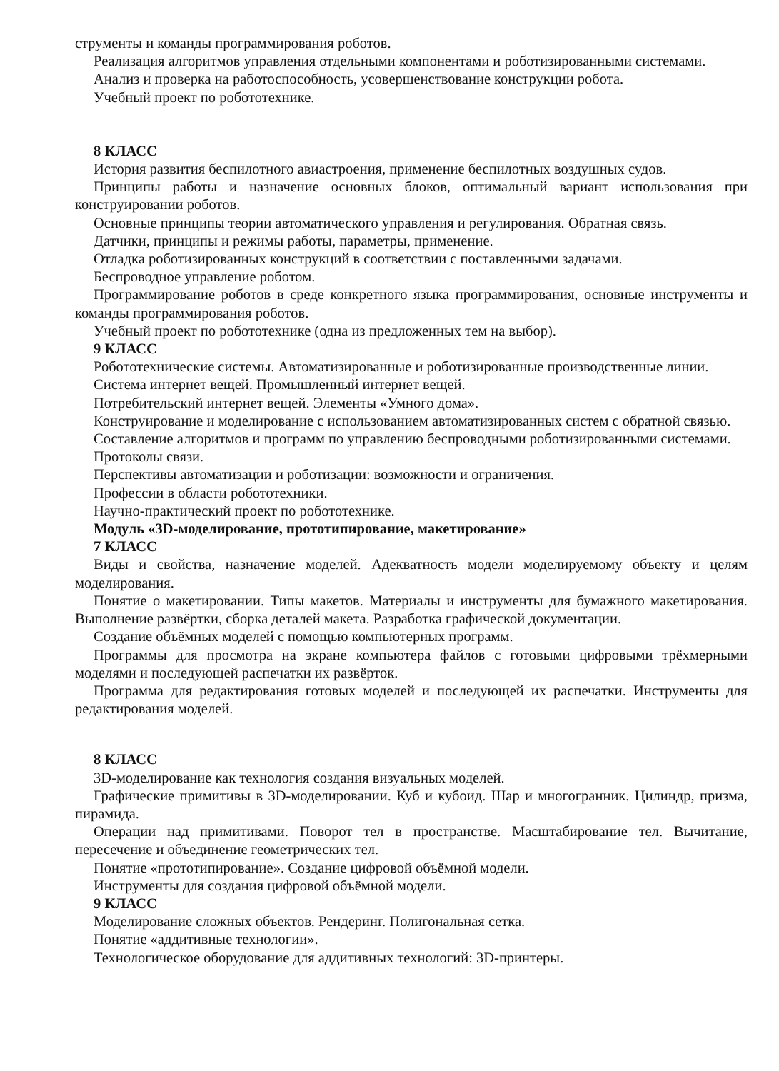струменты и команды программирования роботов.
Реализация алгоритмов управления отдельными компонентами и роботизированными системами.
Анализ и проверка на работоспособность, усовершенствование конструкции робота.
Учебный проект по робототехнике.
8 КЛАСС
История развития беспилотного авиастроения, применение беспилотных воздушных судов.
Принципы работы и назначение основных блоков, оптимальный вариант использования при конструировании роботов.
Основные принципы теории автоматического управления и регулирования. Обратная связь.
Датчики, принципы и режимы работы, параметры, применение.
Отладка роботизированных конструкций в соответствии с поставленными задачами.
Беспроводное управление роботом.
Программирование роботов в среде конкретного языка программирования, основные инструменты и команды программирования роботов.
Учебный проект по робототехнике (одна из предложенных тем на выбор).
9 КЛАСС
Робототехнические системы. Автоматизированные и роботизированные производственные линии.
Система интернет вещей. Промышленный интернет вещей.
Потребительский интернет вещей. Элементы «Умного дома».
Конструирование и моделирование с использованием автоматизированных систем с обратной связью.
Составление алгоритмов и программ по управлению беспроводными роботизированными системами.
Протоколы связи.
Перспективы автоматизации и роботизации: возможности и ограничения.
Профессии в области робототехники.
Научно-практический проект по робототехнике.
Модуль «3D-моделирование, прототипирование, макетирование»
7 КЛАСС
Виды и свойства, назначение моделей. Адекватность модели моделируемому объекту и целям моделирования.
Понятие о макетировании. Типы макетов. Материалы и инструменты для бумажного макетирования. Выполнение развёртки, сборка деталей макета. Разработка графической документации.
Создание объёмных моделей с помощью компьютерных программ.
Программы для просмотра на экране компьютера файлов с готовыми цифровыми трёхмерными моделями и последующей распечатки их развёрток.
Программа для редактирования готовых моделей и последующей их распечатки. Инструменты для редактирования моделей.
8 КЛАСС
3D-моделирование как технология создания визуальных моделей.
Графические примитивы в 3D-моделировании. Куб и кубоид. Шар и многогранник. Цилиндр, призма, пирамида.
Операции над примитивами. Поворот тел в пространстве. Масштабирование тел. Вычитание, пересечение и объединение геометрических тел.
Понятие «прототипирование». Создание цифровой объёмной модели.
Инструменты для создания цифровой объёмной модели.
9 КЛАСС
Моделирование сложных объектов. Рендеринг. Полигональная сетка.
Понятие «аддитивные технологии».
Технологическое оборудование для аддитивных технологий: 3D-принтеры.